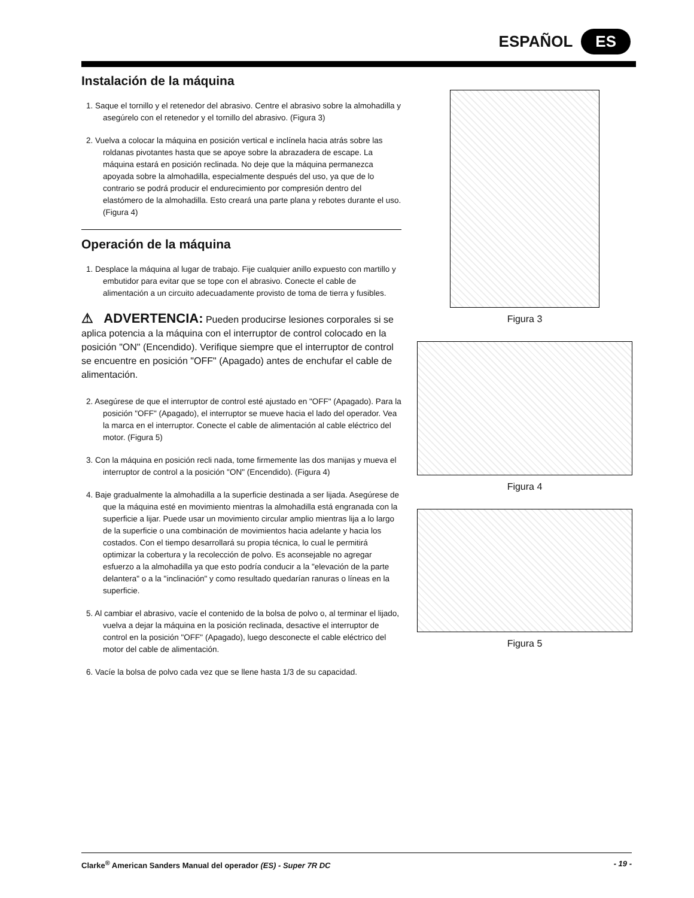ESPAÑOL ES
Instalación de la máquina
1. Saque el tornillo y el retenedor del abrasivo. Centre el abrasivo sobre la almohadilla y asegúrelo con el retenedor y el tornillo del abrasivo. (Figura 3)
2. Vuelva a colocar la máquina en posición vertical e inclínela hacia atrás sobre las roldanas pivotantes hasta que se apoye sobre la abrazadera de escape. La máquina estará en posición reclinada. No deje que la máquina permanezca apoyada sobre la almohadilla, especialmente después del uso, ya que de lo contrario se podrá producir el endurecimiento por compresión dentro del elastómero de la almohadilla. Esto creará una parte plana y rebotes durante el uso. (Figura 4)
Operación de la máquina
1. Desplace la máquina al lugar de trabajo. Fije cualquier anillo expuesto con martillo y embutidor para evitar que se tope con el abrasivo. Conecte el cable de alimentación a un circuito adecuadamente provisto de toma de tierra y fusibles.
⚠ ADVERTENCIA: Pueden producirse lesiones corporales si se aplica potencia a la máquina con el interruptor de control colocado en la posición "ON" (Encendido). Verifique siempre que el interruptor de control se encuentre en posición "OFF" (Apagado) antes de enchufar el cable de alimentación.
2. Asegúrese de que el interruptor de control esté ajustado en "OFF" (Apagado). Para la posición "OFF" (Apagado), el interruptor se mueve hacia el lado del operador. Vea la marca en el interruptor. Conecte el cable de alimentación al cable eléctrico del motor. (Figura 5)
3. Con la máquina en posición recli nada, tome firmemente las dos manijas y mueva el interruptor de control a la posición "ON" (Encendido). (Figura 4)
4. Baje gradualmente la almohadilla a la superficie destinada a ser lijada. Asegúrese de que la máquina esté en movimiento mientras la almohadilla está engranada con la superficie a lijar. Puede usar un movimiento circular amplio mientras lija a lo largo de la superficie o una combinación de movimientos hacia adelante y hacia los costados. Con el tiempo desarrollará su propia técnica, lo cual le permitirá optimizar la cobertura y la recolección de polvo. Es aconsejable no agregar esfuerzo a la almohadilla ya que esto podría conducir a la "elevación de la parte delantera" o a la "inclinación" y como resultado quedarían ranuras o líneas en la superficie.
5. Al cambiar el abrasivo, vacíe el contenido de la bolsa de polvo o, al terminar el lijado, vuelva a dejar la máquina en la posición reclinada, desactive el interruptor de control en la posición "OFF" (Apagado), luego desconecte el cable eléctrico del motor del cable de alimentación.
6. Vacíe la bolsa de polvo cada vez que se llene hasta 1/3 de su capacidad.
Figura 3
Figura 4
Figura 5
Clarke<sup>®</sup> American Sanders Manual del operador (ES) - Super 7R DC - 19 -